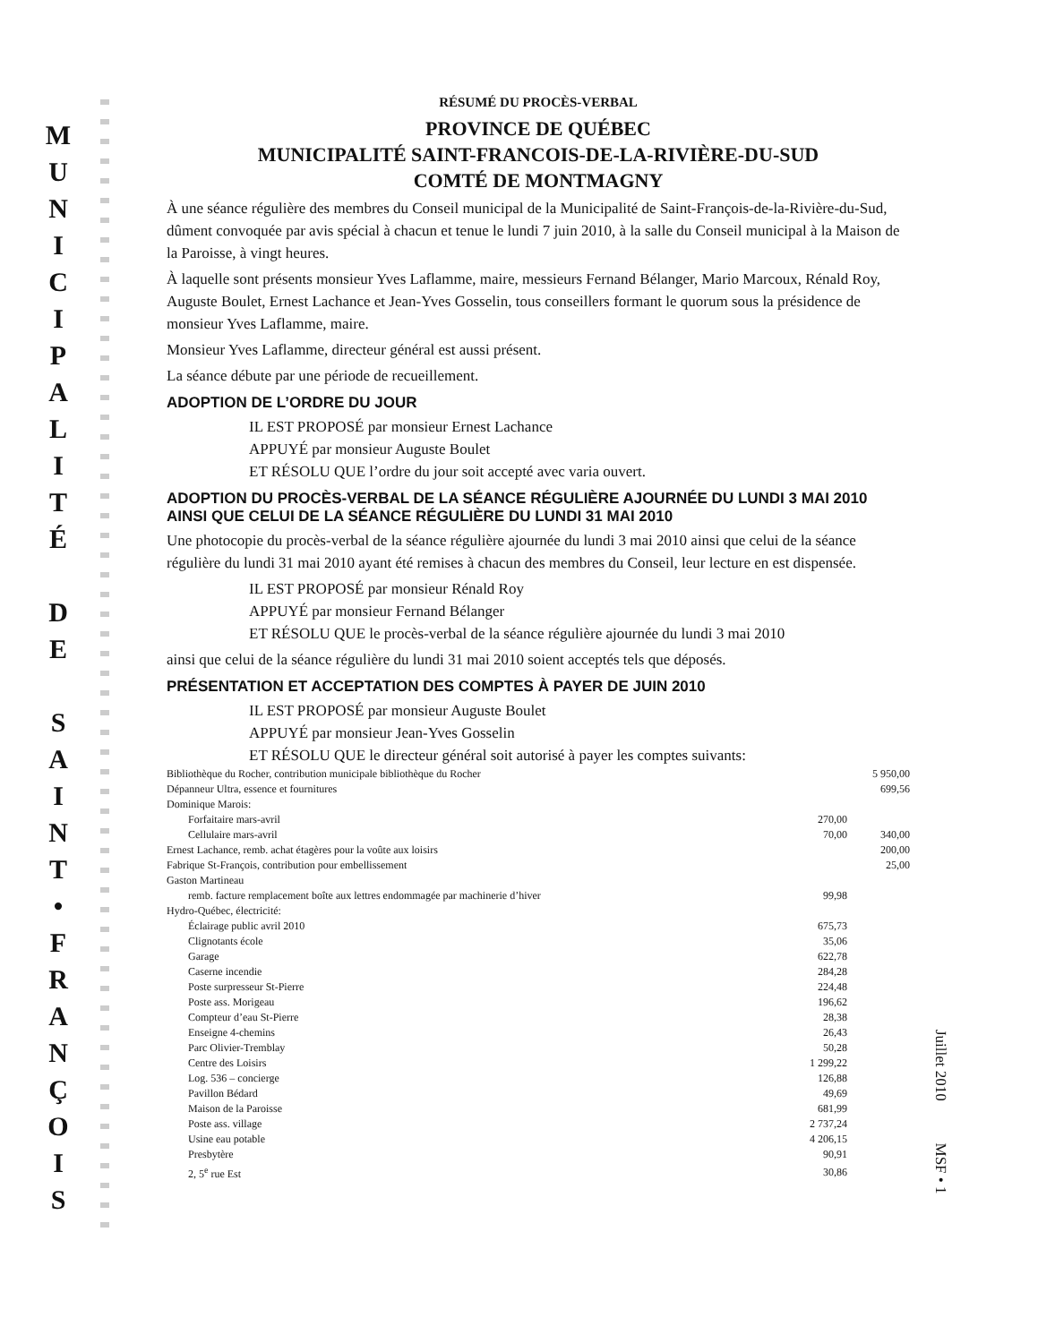M
U
N
I
C
I
P
A
L
I
T
É
D
E
S
A
I
N
T
•
F
R
A
N
Ç
O
I
S
RÉSUMÉ DU PROCÈS-VERBAL
PROVINCE DE QUÉBEC
MUNICIPALITÉ SAINT-FRANCOIS-DE-LA-RIVIÈRE-DU-SUD
COMTÉ DE MONTMAGNY
À une séance régulière des membres du Conseil municipal de la Municipalité de Saint-François-de-la-Rivière-du-Sud, dûment convoquée par avis spécial à chacun et tenue le lundi 7 juin 2010, à la salle du Conseil municipal à la Maison de la Paroisse, à vingt heures.
À laquelle sont présents monsieur Yves Laflamme, maire, messieurs Fernand Bélanger, Mario Marcoux, Rénald Roy, Auguste Boulet, Ernest Lachance et Jean-Yves Gosselin, tous conseillers formant le quorum sous la présidence de monsieur Yves Laflamme, maire.
Monsieur Yves Laflamme, directeur général est aussi présent.
La séance débute par une période de recueillement.
ADOPTION DE L’ORDRE DU JOUR
IL EST PROPOSÉ par monsieur Ernest Lachance
APPUYÉ par monsieur Auguste Boulet
ET RÉSOLU QUE l’ordre du jour soit accepté avec varia ouvert.
ADOPTION DU PROCÈS-VERBAL DE LA SÉANCE RÉGULIÈRE AJOURNÉE DU LUNDI 3 MAI 2010 AINSI QUE CELUI DE LA SÉANCE RÉGULIÈRE DU LUNDI 31 MAI 2010
Une photocopie du procès-verbal de la séance régulière ajournée du lundi 3 mai 2010 ainsi que celui de la séance régulière du lundi 31 mai 2010 ayant été remises à chacun des membres du Conseil, leur lecture en est dispensée.
IL EST PROPOSÉ par monsieur Rénald Roy
APPUYÉ par monsieur Fernand Bélanger
ET RÉSOLU QUE le procès-verbal de la séance régulière ajournée du lundi 3 mai 2010
ainsi que celui de la séance régulière du lundi 31 mai 2010 soient acceptés tels que déposés.
PRÉSENTATION ET ACCEPTATION DES COMPTES À PAYER DE JUIN 2010
IL EST PROPOSÉ par monsieur Auguste Boulet
APPUYÉ par monsieur Jean-Yves Gosselin
ET RÉSOLU QUE le directeur général soit autorisé à payer les comptes suivants:
| Bibliothèque du Rocher, contribution municipale bibliothèque du Rocher | | 5 950,00 |
| Dépanneur Ultra, essence et fournitures | | 699,56 |
| Dominique Marois: | | |
| Forfaitaire mars-avril | 270,00 | |
| Cellulaire mars-avril | 70,00 | 340,00 |
| Ernest Lachance, remb. achat étagères pour la voûte aux loisirs | | 200,00 |
| Fabrique St-François, contribution pour embellissement | | 25,00 |
| Gaston Martineau | | |
| remb. facture remplacement boîte aux lettres endommagée par machinerie d’hiver | 99,98 | |
| Hydro-Québec, électricité: | | |
| Éclairage public avril 2010 | 675,73 | |
| Clignotants école | 35,06 | |
| Garage | 622,78 | |
| Caserne incendie | 284,28 | |
| Poste surpresseur St-Pierre | 224,48 | |
| Poste ass. Morigeau | 196,62 | |
| Compteur d’eau St-Pierre | 28,38 | |
| Enseigne 4-chemins | 26,43 | |
| Parc Olivier-Tremblay | 50,28 | |
| Centre des Loisirs | 1 299,22 | |
| Log. 536 – concierge | 126,88 | |
| Pavillon Bédard | 49,69 | |
| Maison de la Paroisse | 681,99 | |
| Poste ass. village | 2 737,24 | |
| Usine eau potable | 4 206,15 | |
| Presbytère | 90,91 | |
| 2, 5<sup>e</sup> rue Est | 30,86 | |
Juillet 2010 MSF • 1